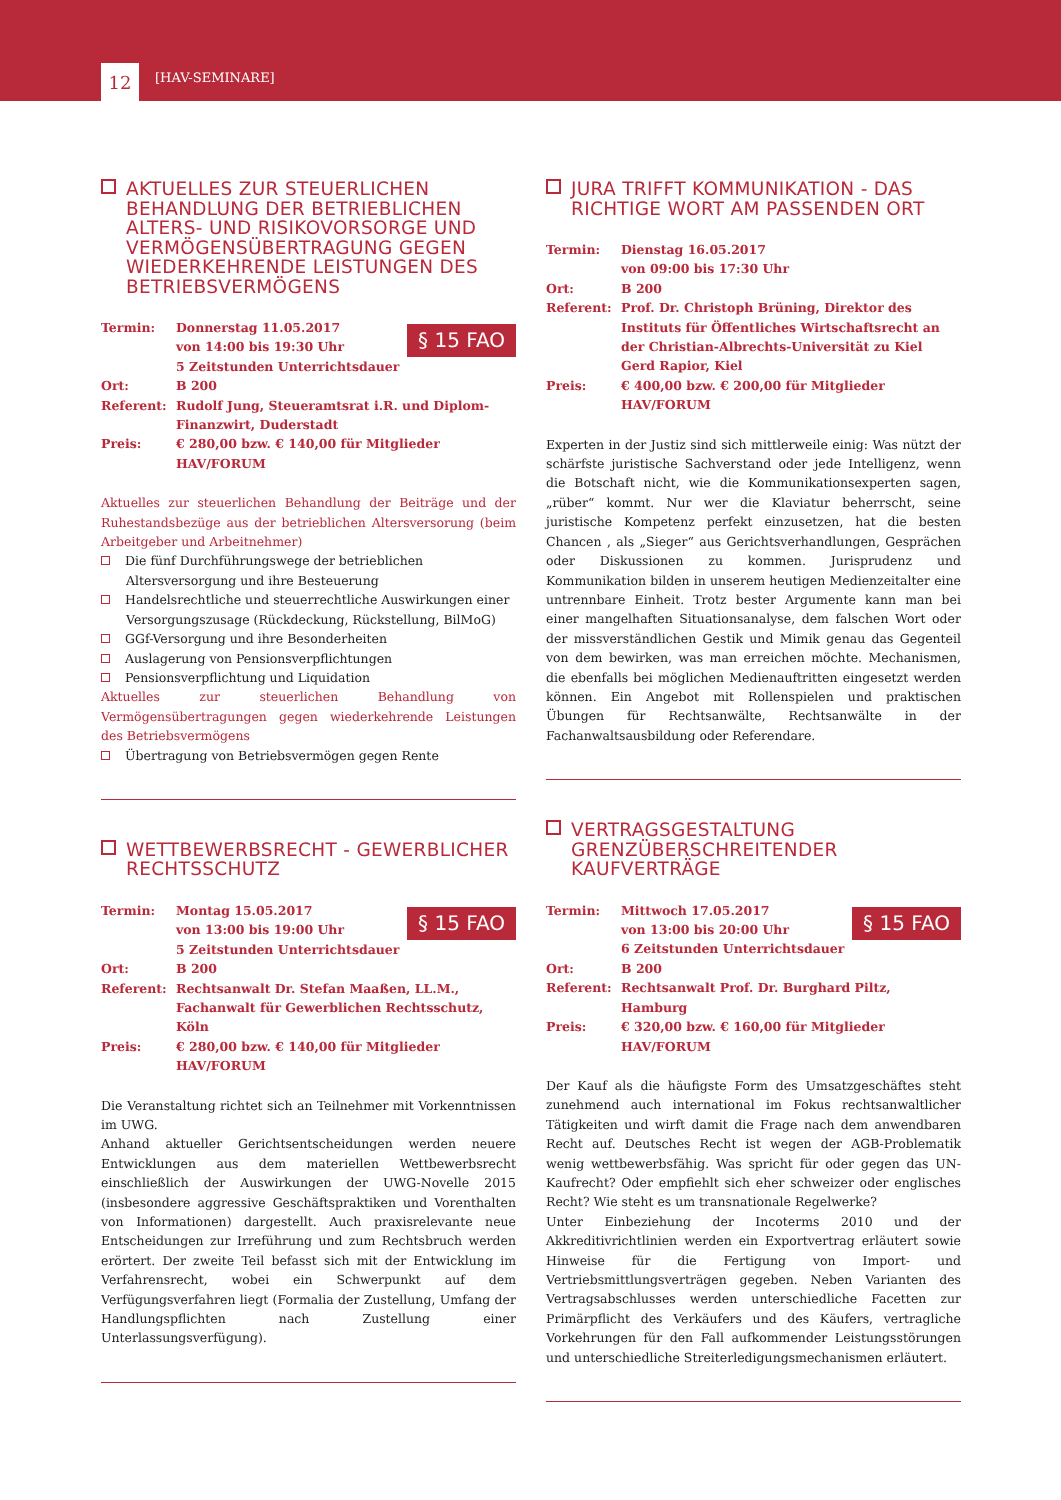12 [HAV-SEMINARE]
AKTUELLES ZUR STEUERLICHEN BEHANDLUNG DER BETRIEBLICHEN ALTERS- UND RISIKOVORSORGE UND VERMÖGENSÜBERTRAGUNG GEGEN WIEDERKEHRENDE LEISTUNGEN DES BETRIEBSVERMÖGENS
§ 15 FAO
Termin: Donnerstag 11.05.2017
von 14:00 bis 19:30 Uhr
5 Zeitstunden Unterrichtsdauer
Ort: B 200
Referent: Rudolf Jung, Steueramtsrat i.R. und Diplom-Finanzwirt, Duderstadt
Preis: € 280,00 bzw. € 140,00 für Mitglieder HAV/FORUM
Aktuelles zur steuerlichen Behandlung der Beiträge und der Ruhestandsbezüge aus der betrieblichen Altersversorung (beim Arbeitgeber und Arbeitnehmer)
Die fünf Durchführungswege der betrieblichen Altersversorgung und ihre Besteuerung
Handelsrechtliche und steuerrechtliche Auswirkungen einer Versorgungszusage (Rückdeckung, Rückstellung, BilMoG)
GGf-Versorgung und ihre Besonderheiten
Auslagerung von Pensionsverpflichtungen
Pensionsverpflichtung und Liquidation
Aktuelles zur steuerlichen Behandlung von Vermögensübertragungen gegen wiederkehrende Leistungen des Betriebsvermögens
Übertragung von Betriebsvermögen gegen Rente
WETTBEWERBSRECHT - GEWERBLICHER RECHTSSCHUTZ
§ 15 FAO
Termin: Montag 15.05.2017
von 13:00 bis 19:00 Uhr
5 Zeitstunden Unterrichtsdauer
Ort: B 200
Referent: Rechtsanwalt Dr. Stefan Maaßen, LL.M., Fachanwalt für Gewerblichen Rechtsschutz, Köln
Preis: € 280,00 bzw. € 140,00 für Mitglieder HAV/FORUM
Die Veranstaltung richtet sich an Teilnehmer mit Vorkenntnissen im UWG.
Anhand aktueller Gerichtsentscheidungen werden neuere Entwicklungen aus dem materiellen Wettbewerbsrecht einschließlich der Auswirkungen der UWG-Novelle 2015 (insbesondere aggressive Geschäftspraktiken und Vorenthalten von Informationen) dargestellt. Auch praxisrelevante neue Entscheidungen zur Irreführung und zum Rechtsbruch werden erörtert. Der zweite Teil befasst sich mit der Entwicklung im Verfahrensrecht, wobei ein Schwerpunkt auf dem Verfügungsverfahren liegt (Formalia der Zustellung, Umfang der Handlungspflichten nach Zustellung einer Unterlassungsverfügung).
JURA TRIFFT KOMMUNIKATION - DAS RICHTIGE WORT AM PASSENDEN ORT
Termin: Dienstag 16.05.2017
von 09:00 bis 17:30 Uhr
Ort: B 200
Referent: Prof. Dr. Christoph Brüning, Direktor des Instituts für Öffentliches Wirtschaftsrecht an der Christian-Albrechts-Universität zu Kiel
Gerd Rapior, Kiel
Preis: € 400,00 bzw. € 200,00 für Mitglieder HAV/FORUM
Experten in der Justiz sind sich mittlerweile einig: Was nützt der schärfste juristische Sachverstand oder jede Intelligenz, wenn die Botschaft nicht, wie die Kommunikationsexperten sagen, „rüber“ kommt. Nur wer die Klaviatur beherrscht, seine juristische Kompetenz perfekt einzusetzen, hat die besten Chancen , als „Sieger“ aus Gerichtsverhandlungen, Gesprächen oder Diskussionen zu kommen. Jurisprudenz und Kommunikation bilden in unserem heutigen Medienzeitalter eine untrennbare Einheit. Trotz bester Argumente kann man bei einer mangelhaften Situationsanalyse, dem falschen Wort oder der missverständlichen Gestik und Mimik genau das Gegenteil von dem bewirken, was man erreichen möchte. Mechanismen, die ebenfalls bei möglichen Medienauftritten eingesetzt werden können. Ein Angebot mit Rollenspielen und praktischen Übungen für Rechtsanwälte, Rechtsanwälte in der Fachanwaltsausbildung oder Referendare.
VERTRAGSGESTALTUNG GRENZÜBERSCHREITENDER KAUFVERTRÄGE
§ 15 FAO
Termin: Mittwoch 17.05.2017
von 13:00 bis 20:00 Uhr
6 Zeitstunden Unterrichtsdauer
Ort: B 200
Referent: Rechtsanwalt Prof. Dr. Burghard Piltz, Hamburg
Preis: € 320,00 bzw. € 160,00 für Mitglieder HAV/FORUM
Der Kauf als die häufigste Form des Umsatzgeschäftes steht zunehmend auch international im Fokus rechtsanwaltlicher Tätigkeiten und wirft damit die Frage nach dem anwendbaren Recht auf. Deutsches Recht ist wegen der AGB-Problematik wenig wettbewerbsfähig. Was spricht für oder gegen das UN-Kaufrecht? Oder empfiehlt sich eher schweizer oder englisches Recht? Wie steht es um transnationale Regelwerke?
Unter Einbeziehung der Incoterms 2010 und der Akkreditivrichtlinien werden ein Exportvertrag erläutert sowie Hinweise für die Fertigung von Import- und Vertriebsmittlungsverträgen gegeben. Neben Varianten des Vertragsabschlusses werden unterschiedliche Facetten zur Primärpflicht des Verkäufers und des Käufers, vertragliche Vorkehrungen für den Fall aufkommender Leistungsstörungen und unterschiedliche Streiterledigungsmechanismen erläutert.